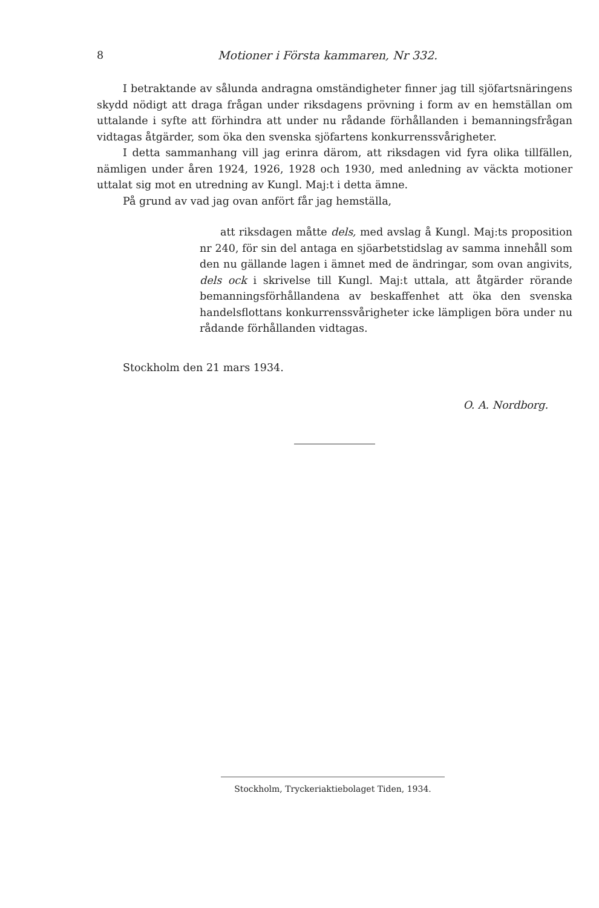8 Motioner i Första kammaren, Nr 332.
I betraktande av sålunda andragna omständigheter finner jag till sjöfartsnäringens skydd nödigt att draga frågan under riksdagens prövning i form av en hemställan om uttalande i syfte att förhindra att under nu rådande förhållanden i bemanningsfrågan vidtagas åtgärder, som öka den svenska sjöfartens konkurrenssvårigheter.
I detta sammanhang vill jag erinra därom, att riksdagen vid fyra olika tillfällen, nämligen under åren 1924, 1926, 1928 och 1930, med anledning av väckta motioner uttalat sig mot en utredning av Kungl. Maj:t i detta ämne.
På grund av vad jag ovan anfört får jag hemställa,
att riksdagen måtte dels, med avslag å Kungl. Maj:ts proposition nr 240, för sin del antaga en sjöarbetstidslag av samma innehåll som den nu gällande lagen i ämnet med de ändringar, som ovan angivits, dels ock i skrivelse till Kungl. Maj:t uttala, att åtgärder rörande bemanningsförhållandena av beskaffenhet att öka den svenska handelsflottans konkurrenssvårigheter icke lämpligen böra under nu rådande förhållanden vidtagas.
Stockholm den 21 mars 1934.
O. A. Nordborg.
Stockholm, Tryckeriaktiebolaget Tiden, 1934.